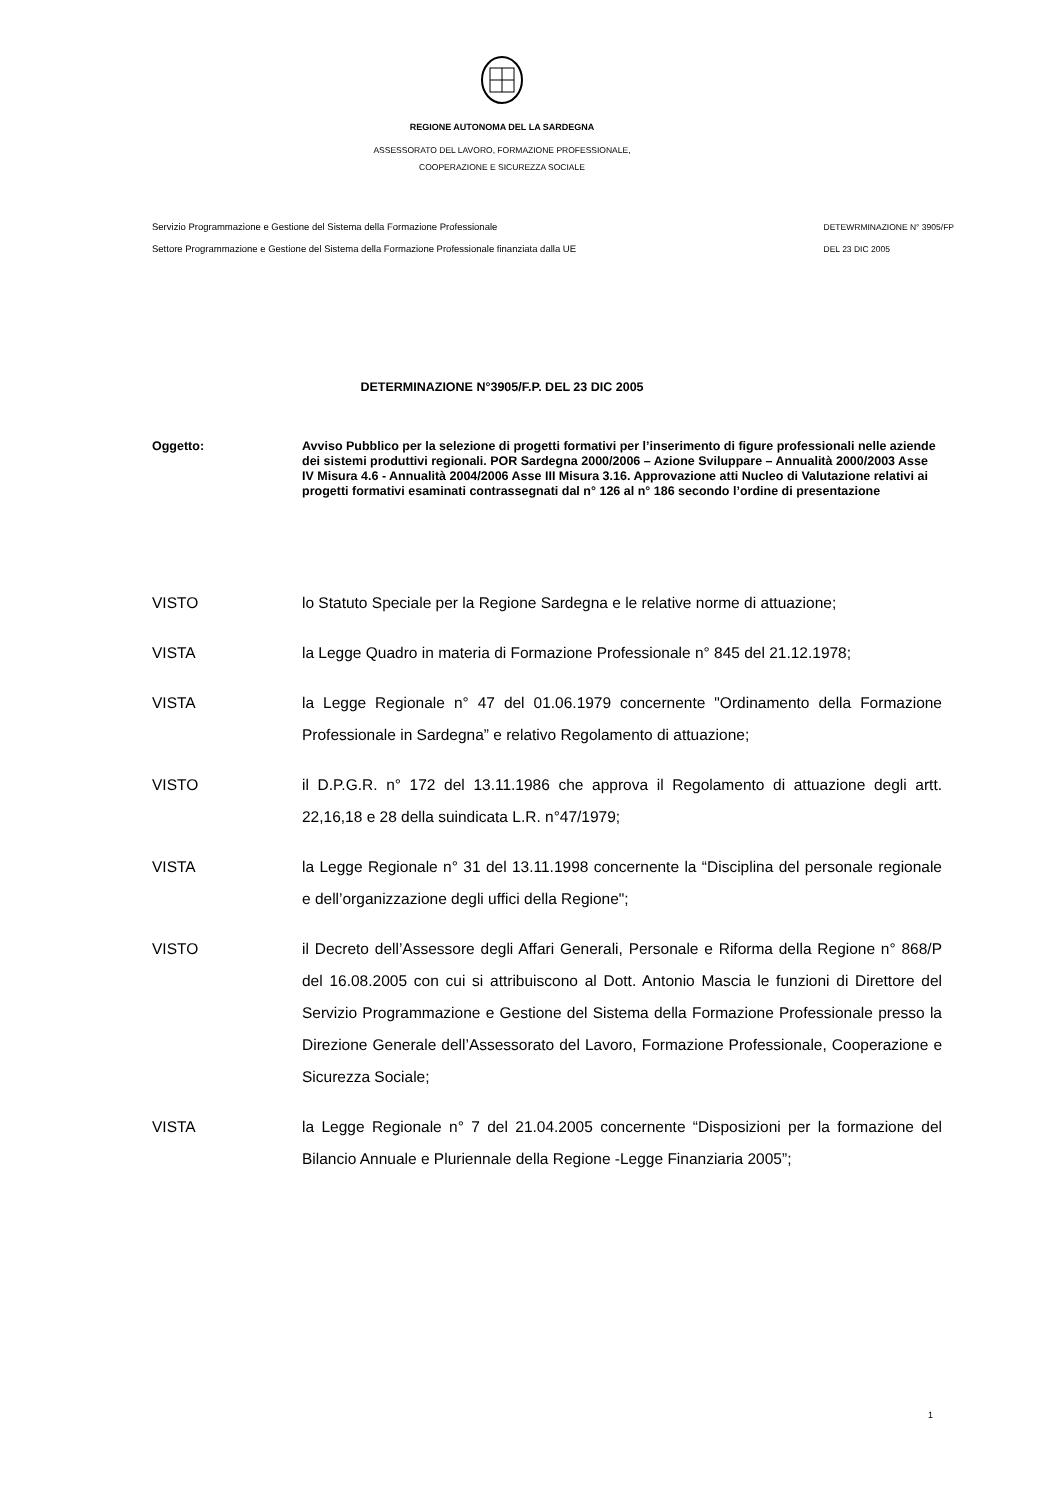REGIONE AUTONOMA DEL LA SARDEGNA
ASSESSORATO DEL LAVORO, FORMAZIONE PROFESSIONALE,
COOPERAZIONE E SICUREZZA SOCIALE
Servizio Programmazione e Gestione del Sistema della Formazione Professionale
Settore Programmazione e Gestione del Sistema della Formazione Professionale finanziata dalla UE
DETEWRMINAZIONE N° 3905/FP
DEL 23 DIC 2005
DETERMINAZIONE N°3905/F.P. DEL 23 DIC 2005
Oggetto: Avviso Pubblico per la selezione di progetti formativi per l’inserimento di figure professionali nelle aziende dei sistemi produttivi regionali. POR Sardegna 2000/2006 – Azione Sviluppare – Annualità 2000/2003 Asse IV Misura 4.6 - Annualità 2004/2006 Asse III Misura 3.16. Approvazione atti Nucleo di Valutazione relativi ai progetti formativi esaminati contrassegnati dal n° 126 al n° 186 secondo l’ordine di presentazione
VISTO lo Statuto Speciale per la Regione Sardegna e le relative norme di attuazione;
VISTA la Legge Quadro in materia di Formazione Professionale n° 845 del 21.12.1978;
VISTA la Legge Regionale n° 47 del 01.06.1979 concernente "Ordinamento della Formazione Professionale in Sardegna” e relativo Regolamento di attuazione;
VISTO il D.P.G.R. n° 172 del 13.11.1986 che approva il Regolamento di attuazione degli artt. 22,16,18 e 28 della suindicata L.R. n°47/1979;
VISTA la Legge Regionale n° 31 del 13.11.1998 concernente la “Disciplina del personale regionale e dell’organizzazione degli uffici della Regione";
VISTO il Decreto dell’Assessore degli Affari Generali, Personale e Riforma della Regione n° 868/P del 16.08.2005 con cui si attribuiscono al Dott. Antonio Mascia le funzioni di Direttore del Servizio Programmazione e Gestione del Sistema della Formazione Professionale presso la Direzione Generale dell’Assessorato del Lavoro, Formazione Professionale, Cooperazione e Sicurezza Sociale;
VISTA la Legge Regionale n° 7 del 21.04.2005 concernente “Disposizioni per la formazione del Bilancio Annuale e Pluriennale della Regione -Legge Finanziaria 2005”;
1